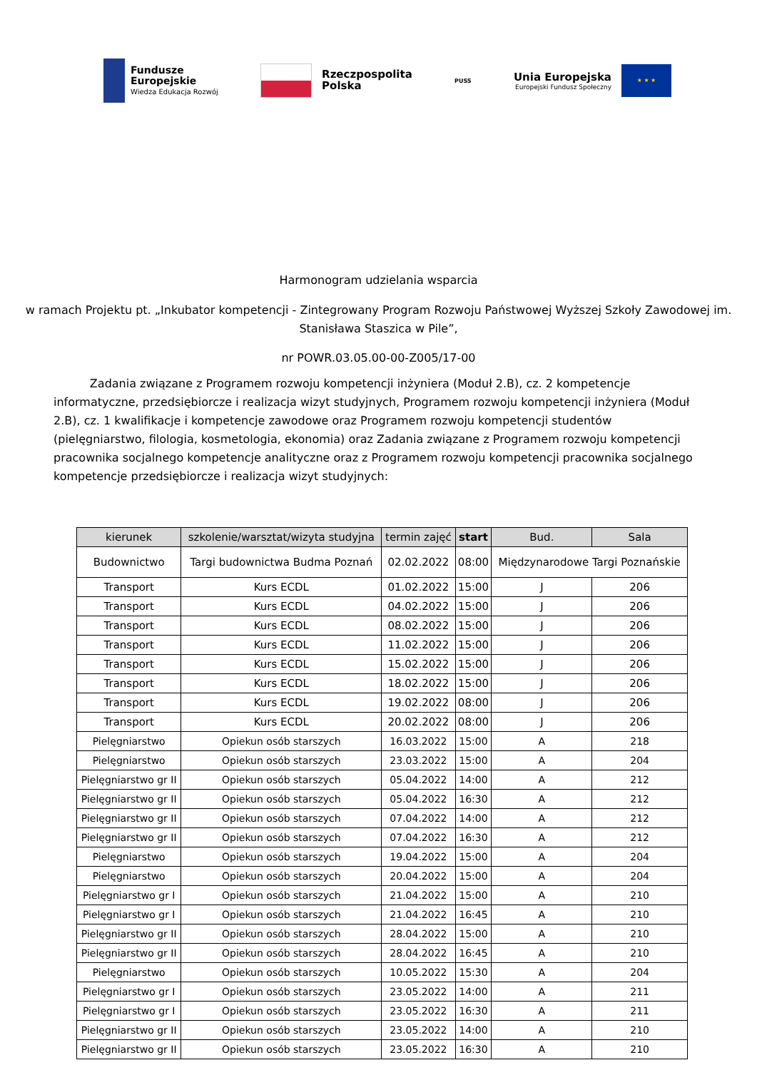Fundusze
Europejskie
Wiedza Edukacja Rozwój
Rzeczpospolita
Polska
PUSS
Unia Europejska
Europejski Fundusz Społeczny
★ ★ ★
Harmonogram udzielania wsparcia
w ramach Projektu pt. „Inkubator kompetencji - Zintegrowany Program Rozwoju Państwowej Wyższej Szkoły Zawodowej im. Stanisława Staszica w Pile”,
nr POWR.03.05.00-00-Z005/17-00
Zadania związane z Programem rozwoju kompetencji inżyniera (Moduł 2.B), cz. 2 kompetencje informatyczne, przedsiębiorcze i realizacja wizyt studyjnych, Programem rozwoju kompetencji inżyniera (Moduł 2.B), cz. 1 kwalifikacje i kompetencje zawodowe oraz Programem rozwoju kompetencji studentów (pielęgniarstwo, filologia, kosmetologia, ekonomia) oraz Zadania związane z Programem rozwoju kompetencji pracownika socjalnego kompetencje analityczne oraz z Programem rozwoju kompetencji pracownika socjalnego kompetencje przedsiębiorcze i realizacja wizyt studyjnych:
| kierunek | szkolenie/warsztat/wizyta studyjna | termin zajęć | start | Bud. | Sala |
| --- | --- | --- | --- | --- | --- |
| Budownictwo | Targi budownictwa Budma Poznań | 02.02.2022 | 08:00 | Międzynarodowe Targi Poznańskie | |
| Transport | Kurs ECDL | 01.02.2022 | 15:00 | J | 206 |
| Transport | Kurs ECDL | 04.02.2022 | 15:00 | J | 206 |
| Transport | Kurs ECDL | 08.02.2022 | 15:00 | J | 206 |
| Transport | Kurs ECDL | 11.02.2022 | 15:00 | J | 206 |
| Transport | Kurs ECDL | 15.02.2022 | 15:00 | J | 206 |
| Transport | Kurs ECDL | 18.02.2022 | 15:00 | J | 206 |
| Transport | Kurs ECDL | 19.02.2022 | 08:00 | J | 206 |
| Transport | Kurs ECDL | 20.02.2022 | 08:00 | J | 206 |
| Pielęgniarstwo | Opiekun osób starszych | 16.03.2022 | 15:00 | A | 218 |
| Pielęgniarstwo | Opiekun osób starszych | 23.03.2022 | 15:00 | A | 204 |
| Pielęgniarstwo gr II | Opiekun osób starszych | 05.04.2022 | 14:00 | A | 212 |
| Pielęgniarstwo gr II | Opiekun osób starszych | 05.04.2022 | 16:30 | A | 212 |
| Pielęgniarstwo gr II | Opiekun osób starszych | 07.04.2022 | 14:00 | A | 212 |
| Pielęgniarstwo gr II | Opiekun osób starszych | 07.04.2022 | 16:30 | A | 212 |
| Pielęgniarstwo | Opiekun osób starszych | 19.04.2022 | 15:00 | A | 204 |
| Pielęgniarstwo | Opiekun osób starszych | 20.04.2022 | 15:00 | A | 204 |
| Pielęgniarstwo gr I | Opiekun osób starszych | 21.04.2022 | 15:00 | A | 210 |
| Pielęgniarstwo gr I | Opiekun osób starszych | 21.04.2022 | 16:45 | A | 210 |
| Pielęgniarstwo gr II | Opiekun osób starszych | 28.04.2022 | 15:00 | A | 210 |
| Pielęgniarstwo gr II | Opiekun osób starszych | 28.04.2022 | 16:45 | A | 210 |
| Pielęgniarstwo | Opiekun osób starszych | 10.05.2022 | 15:30 | A | 204 |
| Pielęgniarstwo gr I | Opiekun osób starszych | 23.05.2022 | 14:00 | A | 211 |
| Pielęgniarstwo gr I | Opiekun osób starszych | 23.05.2022 | 16:30 | A | 211 |
| Pielęgniarstwo gr II | Opiekun osób starszych | 23.05.2022 | 14:00 | A | 210 |
| Pielęgniarstwo gr II | Opiekun osób starszych | 23.05.2022 | 16:30 | A | 210 |